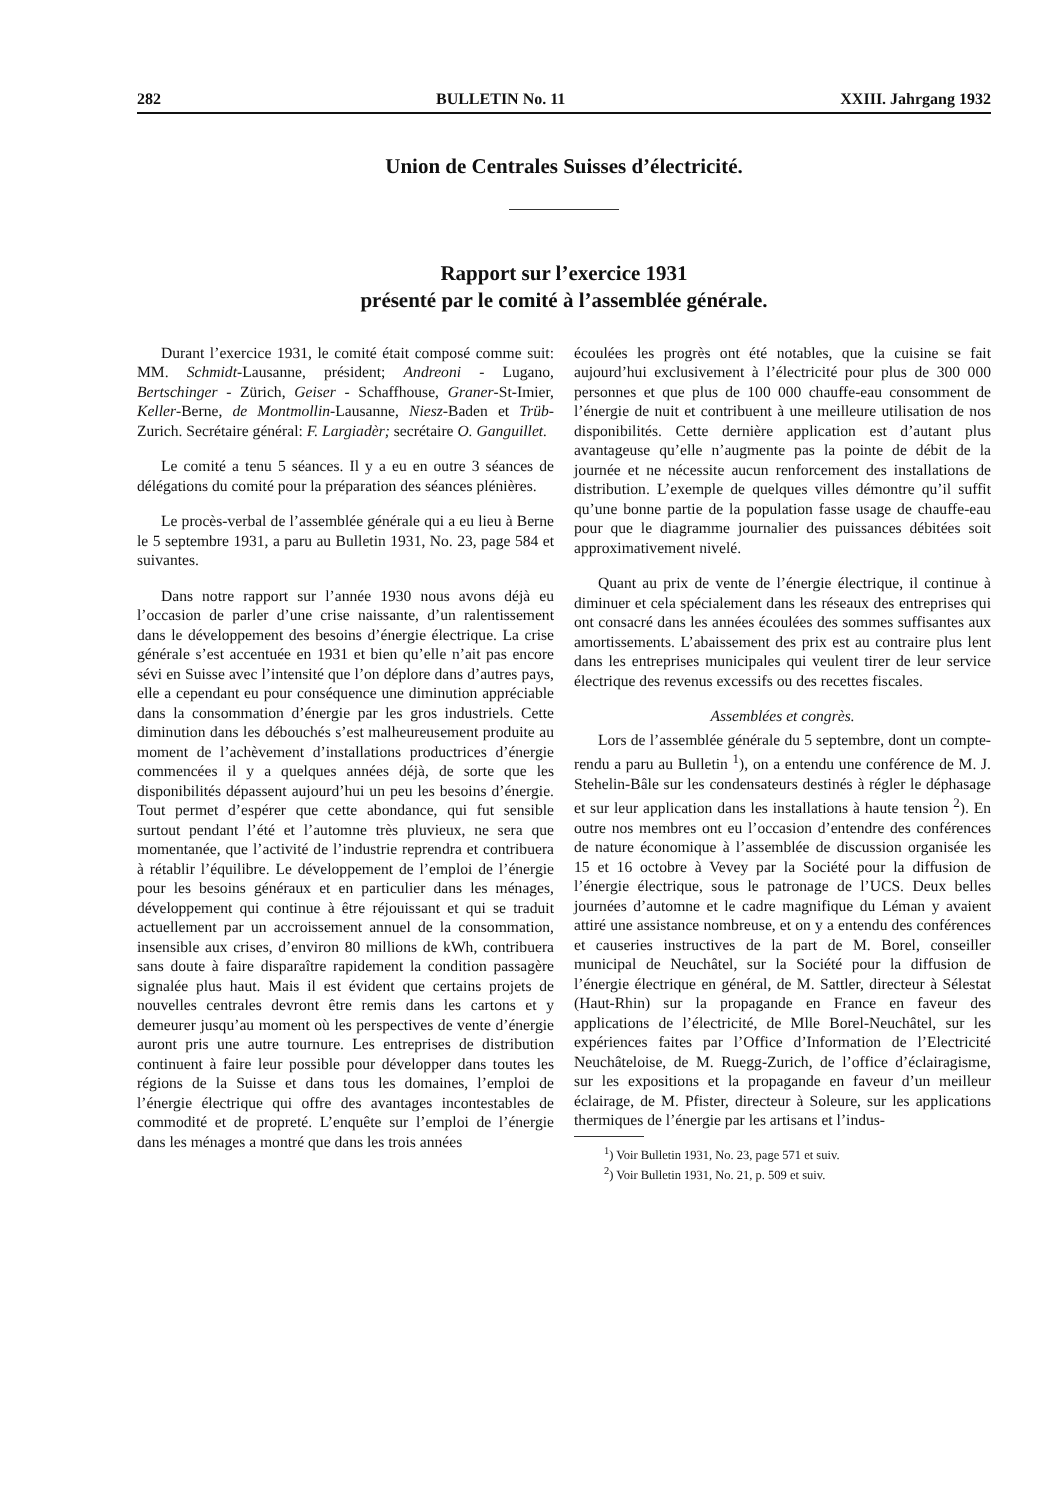282 BULLETIN No. 11 XXIII. Jahrgang 1932
Union de Centrales Suisses d’électricité.
Rapport sur l’exercice 1931
présenté par le comité à l’assemblée générale.
Durant l’exercice 1931, le comité était composé comme suit: MM. Schmidt-Lausanne, président; Andreoni - Lugano, Bertschinger - Zürich, Geiser - Schaffhouse, Graner-St-Imier, Keller-Berne, de Montmollin-Lausanne, Niesz-Baden et Trüb-Zurich. Secrétaire général: F. Largiadèr; secrétaire O. Ganguillet.
Le comité a tenu 5 séances. Il y a eu en outre 3 séances de délégations du comité pour la préparation des séances plénières.
Le procès-verbal de l’assemblée générale qui a eu lieu à Berne le 5 septembre 1931, a paru au Bulletin 1931, No. 23, page 584 et suivantes.
Dans notre rapport sur l’année 1930 nous avons déjà eu l’occasion de parler d’une crise naissante, d’un ralentissement dans le développement des besoins d’énergie électrique. La crise générale s’est accentuée en 1931 et bien qu’elle n’ait pas encore sévi en Suisse avec l’intensité que l’on déplore dans d’autres pays, elle a cependant eu pour conséquence une diminution appréciable dans la consommation d’énergie par les gros industriels. Cette diminution dans les débouchés s’est malheureusement produite au moment de l’achèvement d’installations productrices d’énergie commencées il y a quelques années déjà, de sorte que les disponibilités dépassent aujourd’hui un peu les besoins d’énergie. Tout permet d’espérer que cette abondance, qui fut sensible surtout pendant l’été et l’automne très pluvieux, ne sera que momentanée, que l’activité de l’industrie reprendra et contribuera à rétablir l’équilibre. Le développement de l’emploi de l’énergie pour les besoins généraux et en particulier dans les ménages, développement qui continue à être réjouissant et qui se traduit actuellement par un accroissement annuel de la consommation, insensible aux crises, d’environ 80 millions de kWh, contribuera sans doute à faire disparaître rapidement la condition passagère signalée plus haut. Mais il est évident que certains projets de nouvelles centrales devront être remis dans les cartons et y demeurer jusqu’au moment où les perspectives de vente d’énergie auront pris une autre tournure. Les entreprises de distribution continuent à faire leur possible pour développer dans toutes les régions de la Suisse et dans tous les domaines, l’emploi de l’énergie électrique qui offre des avantages incontestables de commodité et de propreté. L’enquête sur l’emploi de l’énergie dans les ménages a montré que dans les trois années
écoulées les progrès ont été notables, que la cuisine se fait aujourd’hui exclusivement à l’électricité pour plus de 300 000 personnes et que plus de 100 000 chauffe-eau consomment de l’énergie de nuit et contribuent à une meilleure utilisation de nos disponibilités. Cette dernière application est d’autant plus avantageuse qu’elle n’augmente pas la pointe de débit de la journée et ne nécessite aucun renforcement des installations de distribution. L’exemple de quelques villes démontre qu’il suffit qu’une bonne partie de la population fasse usage de chauffe-eau pour que le diagramme journalier des puissances débitées soit approximativement nivelé.
Quant au prix de vente de l’énergie électrique, il continue à diminuer et cela spécialement dans les réseaux des entreprises qui ont consacré dans les années écoulées des sommes suffisantes aux amortissements. L’abaissement des prix est au contraire plus lent dans les entreprises municipales qui veulent tirer de leur service électrique des revenus excessifs ou des recettes fiscales.
Assemblées et congrès.
Lors de l’assemblée générale du 5 septembre, dont un compte-rendu a paru au Bulletin <sup>1</sup>), on a entendu une conférence de M. J. Stehelin-Bâle sur les condensateurs destinés à régler le déphasage et sur leur application dans les installations à haute tension <sup>2</sup>). En outre nos membres ont eu l’occasion d’entendre des conférences de nature économique à l’assemblée de discussion organisée les 15 et 16 octobre à Vevey par la Société pour la diffusion de l’énergie électrique, sous le patronage de l’UCS. Deux belles journées d’automne et le cadre magnifique du Léman y avaient attiré une assistance nombreuse, et on y a entendu des conférences et causeries instructives de la part de M. Borel, conseiller municipal de Neuchâtel, sur la Société pour la diffusion de l’énergie électrique en général, de M. Sattler, directeur à Sélestat (Haut-Rhin) sur la propagande en France en faveur des applications de l’électricité, de Mlle Borel-Neuchâtel, sur les expériences faites par l’Office d’Information de l’Electricité Neuchâteloise, de M. Ruegg-Zurich, de l’office d’éclairagisme, sur les expositions et la propagande en faveur d’un meilleur éclairage, de M. Pfister, directeur à Soleure, sur les applications thermiques de l’énergie par les artisans et l’indus-
<sup>1</sup>) Voir Bulletin 1931, No. 23, page 571 et suiv.
<sup>2</sup>) Voir Bulletin 1931, No. 21, p. 509 et suiv.